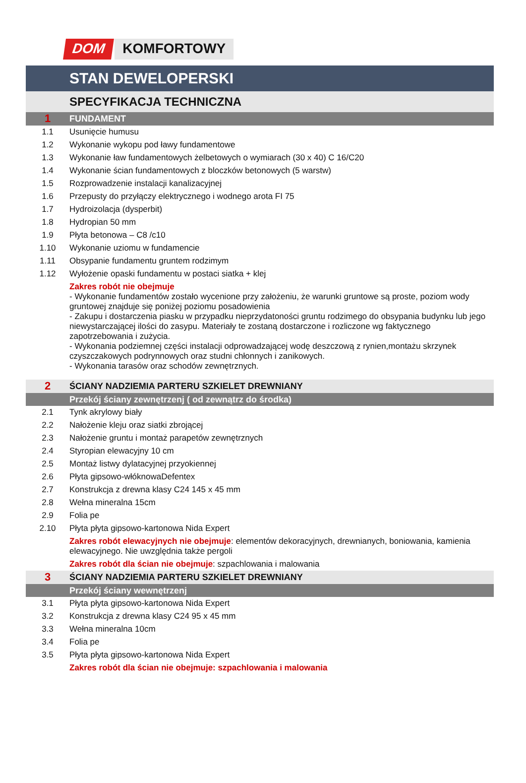DOM KOMFORTOWY
| | STAN DEWELOPERSKI |
| | SPECYFIKACJA TECHNICZNA |
| 1 | FUNDAMENT |
| 1.1 | Usunięcie humusu |
| 1.2 | Wykonanie wykopu pod ławy fundamentowe |
| 1.3 | Wykonanie ław fundamentowych żelbetowych o wymiarach (30 x 40) C 16/C20 |
| 1.4 | Wykonanie ścian fundamentowych z bloczków betonowych (5 warstw) |
| 1.5 | Rozprowadzenie instalacji kanalizacyjnej |
| 1.6 | Przepusty do przyłączy elektrycznego i wodnego arota FI 75 |
| 1.7 | Hydroizolacja (dysperbit) |
| 1.8 | Hydropian 50 mm |
| 1.9 | Płyta betonowa – C8 /c10 |
| 1.10 | Wykonanie uziomu w fundamencie |
| 1.11 | Obsypanie fundamentu gruntem rodzimym |
| 1.12 | Wyłożenie opaski fundamentu w postaci siatka + klej |
| | Zakres robót nie obejmuje - Wykonanie fundamentów zostało wycenione przy założeniu, że warunki gruntowe są proste, poziom wody gruntowej znajduje się poniżej poziomu posadowienia - Zakupu i dostarczenia piasku w przypadku nieprzydatoności gruntu rodzimego do obsypania budynku lub jego niewystarczającej ilości do zasypu. Materiały te zostaną dostarczone i rozliczone wg faktycznego zapotrzebowania i zużycia. - Wykonania podziemnej części instalacji odprowadzającej wodę deszczową z rynien,montażu skrzynek czyszczakowych podrynnowych oraz studni chłonnych i zanikowych. - Wykonania tarasów oraz schodów zewnętrznych. |
| 2 | ŚCIANY NADZIEMIA PARTERU SZKIELET DREWNIANY |
| | Przekój ściany zewnętrzenj ( od zewnątrz do środka) |
| 2.1 | Tynk akrylowy biały |
| 2.2 | Nałożenie kleju oraz siatki zbrojącej |
| 2.3 | Nałożenie gruntu i montaż parapetów zewnętrznych |
| 2.4 | Styropian elewacyjny 10 cm |
| 2.5 | Montaż listwy dylatacyjnej przyokiennej |
| 2.6 | Płyta gipsowo-włóknowaDefentex |
| 2.7 | Konstrukcja z drewna klasy C24 145 x 45 mm |
| 2.8 | Wełna mineralna 15cm |
| 2.9 | Folia pe |
| 2.10 | Płyta płyta gipsowo-kartonowa Nida Expert |
| | Zakres robót elewacyjnych nie obejmuje : elementów dekoracyjnych, drewnianych, boniowania, kamienia elewacyjnego. Nie uwzględnia także pergoli |
| | Zakres robót dla ścian nie obejmuje : szpachlowania i malowania |
| 3 | ŚCIANY NADZIEMIA PARTERU SZKIELET DREWNIANY |
| | Przekój ściany wewnętrzenj |
| 3.1 | Płyta płyta gipsowo-kartonowa Nida Expert |
| 3.2 | Konstrukcja z drewna klasy C24 95 x 45 mm |
| 3.3 | Wełna mineralna 10cm |
| 3.4 | Folia pe |
| 3.5 | Płyta płyta gipsowo-kartonowa Nida Expert |
| | Zakres robót dla ścian nie obejmuje: szpachlowania i malowania |